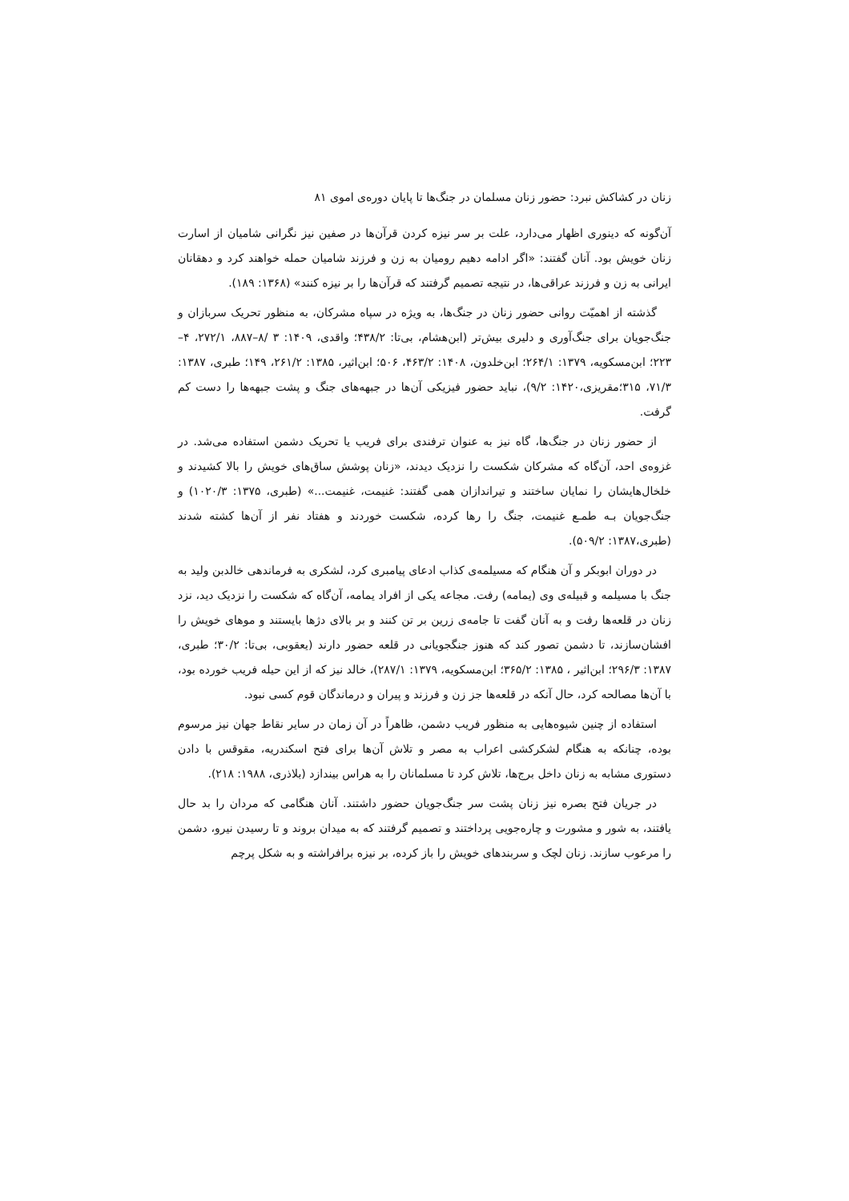زنان در کشاکش نبرد: حضور زنان مسلمان در جنگ‌ها تا پایان دوره‌ی اموی ۸۱
آن‌گونه که دینوری اظهار می‌دارد، علت بر سر نیزه کردن قرآن‌ها در صفین نیز نگرانی شامیان از اسارت زنان خویش بود. آنان گفتند: «اگر ادامه دهیم رومیان به زن و فرزند شامیان حمله خواهند کرد و دهقانان ایرانی به زن و فرزند عراقی‌ها، در نتیجه تصمیم گرفتند که قرآن‌ها را بر نیزه کنند» (۱۳۶۸: ۱۸۹).
گذشته از اهمیّت روانی حضور زنان در جنگ‌ها، به ویژه در سپاه مشرکان، به منظور تحریک سربازان و جنگ‌جویان برای جنگ‌آوری و دلیری بیش‌تر (ابن‌هشام، بی‌تا: ۴۳۸/۲؛ واقدی، ۱۴۰۹: ۳ /۸–۸۸۷، ۲۷۲/۱، ۴–۲۲۳؛ ابن‌مسکویه، ۱۳۷۹: ۲۶۴/۱؛ ابن‌خلدون، ۱۴۰۸: ۴۶۳/۲، ۵۰۶؛ ابن‌اثیر، ۱۳۸۵: ۲۶۱/۲، ۱۴۹؛ طبری، ۱۳۸۷: ۷۱/۳، ۳۱۵؛مقریزی،۱۴۲۰: ۹/۲)، نباید حضور فیزیکی آن‌ها در جبهه‌های جنگ و پشت جبهه‌ها را دست کم گرفت.
از حضور زنان در جنگ‌ها، گاه نیز به عنوان ترفندی برای فریب یا تحریک دشمن استفاده می‌شد. در غزوه‌ی احد، آن‌گاه که مشرکان شکست را نزدیک دیدند، «زنان پوشش ساق‌های خویش را بالا کشیدند و خلخال‌هایشان را نمایان ساختند و تیراندازان همی گفتند: غنیمت، غنیمت...» (طبری، ۱۳۷۵: ۱۰۲۰/۳) و جنگ‌جویان بـه طمـع غنیمت، جنگ را رها کرده، شکست خوردند و هفتاد نفر از آن‌ها کشته شدند (طبری،۱۳۸۷: ۵۰۹/۲).
در دوران ابوبکر و آن هنگام که مسیلمه‌ی کذاب ادعای پیامبری کرد، لشکری به فرماندهی خالدبن ولید به جنگ با مسیلمه و قبیله‌ی وی (یمامه) رفت. مجاعه یکی از افراد یمامه، آن‌گاه که شکست را نزدیک دید، نزد زنان در قلعه‌ها رفت و به آنان گفت تا جامه‌ی زرین بر تن کنند و بر بالای دژها بایستند و موهای خویش را افشان‌سازند، تا دشمن تصور کند که هنوز جنگجویانی در قلعه حضور دارند (یعقوبی، بی‌تا: ۳۰/۲؛ طبری، ۱۳۸۷: ۲۹۶/۳؛ ابن‌اثیر ، ۱۳۸۵: ۳۶۵/۲؛ ابن‌مسکویه، ۱۳۷۹: ۲۸۷/۱)، خالد نیز که از این حیله فریب خورده بود، با آن‌ها مصالحه کرد، حال آنکه در قلعه‌ها جز زن و فرزند و پیران و درماندگان قوم کسی نبود.
استفاده از چنین شیوه‌هایی به منظور فریب دشمن، ظاهراً در آن زمان در سایر نقاط جهان نیز مرسوم بوده، چنانکه به هنگام لشکرکشی اعراب به مصر و تلاش آن‌ها برای فتح اسکندریه، مقوقس با دادن دستوری مشابه به زنان داخل برج‌ها، تلاش کرد تا مسلمانان را به هراس بیندازد (بلاذری، ۱۹۸۸: ۲۱۸).
در جریان فتح بصره نیز زنان پشت سر جنگ‌جویان حضور داشتند. آنان هنگامی که مردان را بد حال یافتند، به شور و مشورت و چاره‌جویی پرداختند و تصمیم گرفتند که به میدان بروند و تا رسیدن نیرو، دشمن را مرعوب سازند. زنان لچک و سربندهای خویش را باز کرده، بر نیزه برافراشته و به شکل پرچم